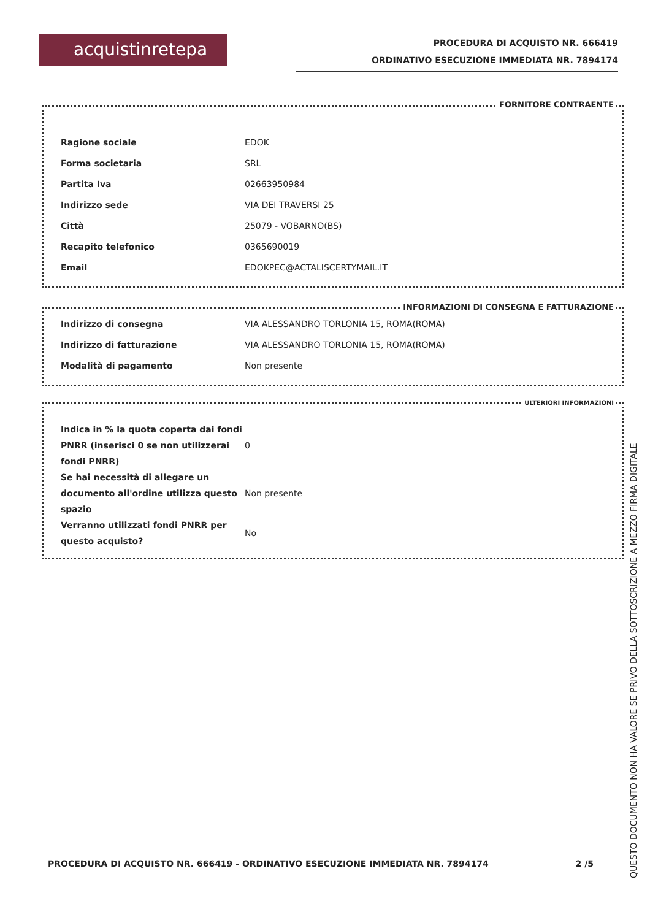acquistinretepa
PROCEDURA DI ACQUISTO NR. 666419
ORDINATIVO ESECUZIONE IMMEDIATA NR. 7894174
FORNITORE CONTRAENTE
| Ragione sociale | EDOK |
| Forma societaria | SRL |
| Partita Iva | 02663950984 |
| Indirizzo sede | VIA DEI TRAVERSI 25 |
| Città | 25079 - VOBARNO(BS) |
| Recapito telefonico | 0365690019 |
| Email | EDOKPEC@ACTALISCERTYMAIL.IT |
INFORMAZIONI DI CONSEGNA E FATTURAZIONE
| Indirizzo di consegna | VIA ALESSANDRO TORLONIA 15, ROMA(ROMA) |
| Indirizzo di fatturazione | VIA ALESSANDRO TORLONIA 15, ROMA(ROMA) |
| Modalità di pagamento | Non presente |
ULTERIORI INFORMAZIONI
| Indica in % la quota coperta dai fondi PNRR (inserisci 0 se non utilizzerai fondi PNRR) | 0 |
| Se hai necessità di allegare un documento all'ordine utilizza questo spazio | Non presente |
| Verranno utilizzati fondi PNRR per questo acquisto? | No |
PROCEDURA DI ACQUISTO NR. 666419 - ORDINATIVO ESECUZIONE IMMEDIATA NR. 7894174 2 /5
QUESTO DOCUMENTO NON HA VALORE SE PRIVO DELLA SOTTOSCRIZIONE A MEZZO FIRMA DIGITALE